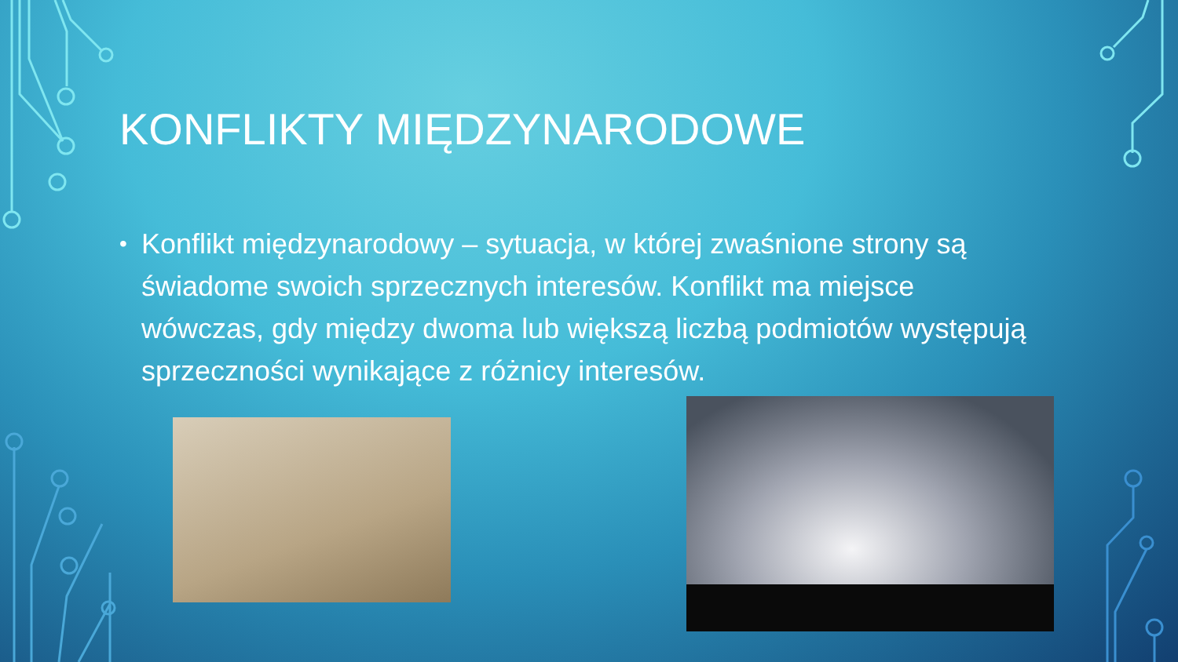KONFLIKTY MIĘDZYNARODOWE
• Konflikt międzynarodowy – sytuacja, w której zwaśnione strony są świadome swoich sprzecznych interesów. Konflikt ma miejsce wówczas, gdy między dwoma lub większą liczbą podmiotów występują sprzeczności wynikające z różnicy interesów.